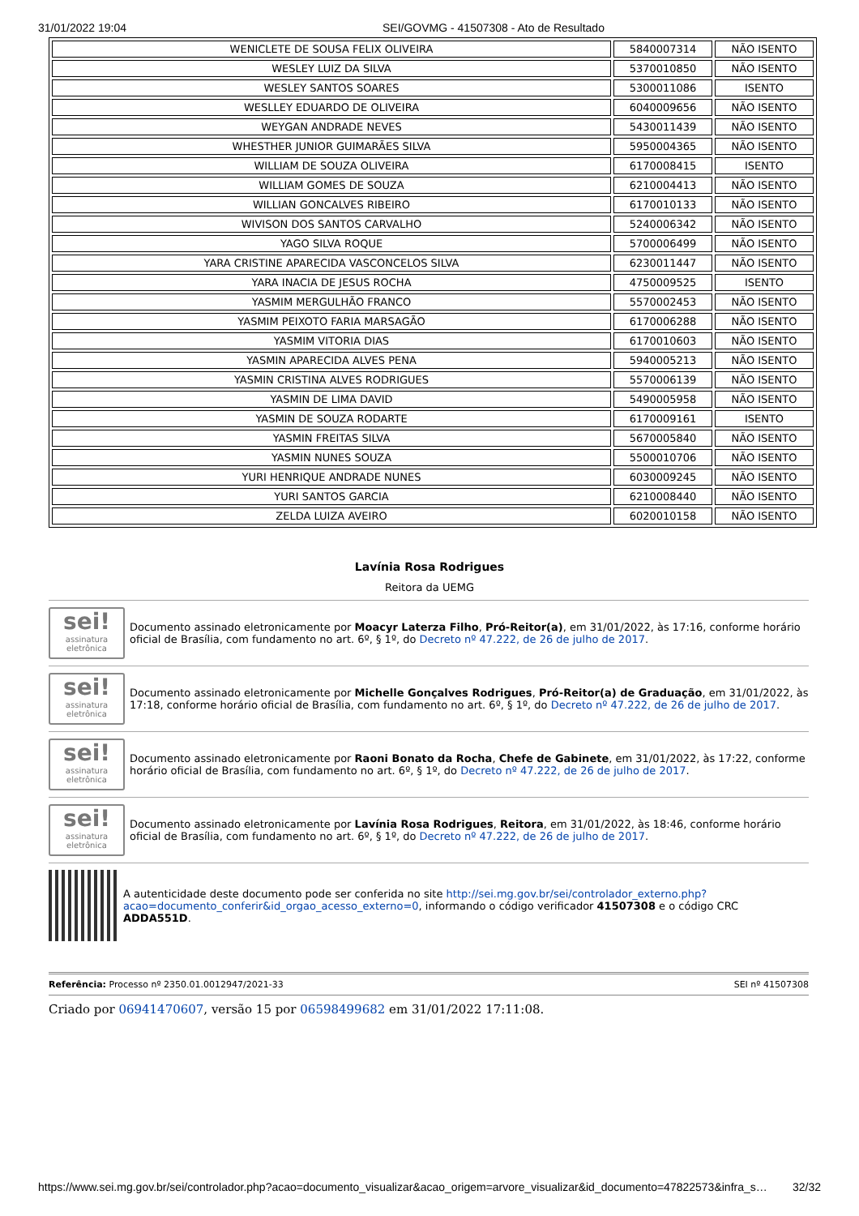31/01/2022 19:04 SEI/GOVMG - 41507308 - Ato de Resultado
| WENICLETE DE SOUSA FELIX OLIVEIRA | 5840007314 | NÃO ISENTO |
| WESLEY LUIZ DA SILVA | 5370010850 | NÃO ISENTO |
| WESLEY SANTOS SOARES | 5300011086 | ISENTO |
| WESLLEY EDUARDO DE OLIVEIRA | 6040009656 | NÃO ISENTO |
| WEYGAN ANDRADE NEVES | 5430011439 | NÃO ISENTO |
| WHESTHER JUNIOR GUIMARÃES SILVA | 5950004365 | NÃO ISENTO |
| WILLIAM DE SOUZA OLIVEIRA | 6170008415 | ISENTO |
| WILLIAM GOMES DE SOUZA | 6210004413 | NÃO ISENTO |
| WILLIAN GONCALVES RIBEIRO | 6170010133 | NÃO ISENTO |
| WIVISON DOS SANTOS CARVALHO | 5240006342 | NÃO ISENTO |
| YAGO SILVA ROQUE | 5700006499 | NÃO ISENTO |
| YARA CRISTINE APARECIDA VASCONCELOS SILVA | 6230011447 | NÃO ISENTO |
| YARA INACIA DE JESUS ROCHA | 4750009525 | ISENTO |
| YASMIM MERGULHÃO FRANCO | 5570002453 | NÃO ISENTO |
| YASMIM PEIXOTO FARIA MARSAGÃO | 6170006288 | NÃO ISENTO |
| YASMIM VITORIA DIAS | 6170010603 | NÃO ISENTO |
| YASMIN APARECIDA ALVES PENA | 5940005213 | NÃO ISENTO |
| YASMIN CRISTINA ALVES RODRIGUES | 5570006139 | NÃO ISENTO |
| YASMIN DE LIMA DAVID | 5490005958 | NÃO ISENTO |
| YASMIN DE SOUZA RODARTE | 6170009161 | ISENTO |
| YASMIN FREITAS SILVA | 5670005840 | NÃO ISENTO |
| YASMIN NUNES SOUZA | 5500010706 | NÃO ISENTO |
| YURI HENRIQUE ANDRADE NUNES | 6030009245 | NÃO ISENTO |
| YURI SANTOS GARCIA | 6210008440 | NÃO ISENTO |
| ZELDA LUIZA AVEIRO | 6020010158 | NÃO ISENTO |
Lavínia Rosa Rodrigues
Reitora da UEMG
sei!
assinatura eletrônica
Documento assinado eletronicamente por Moacyr Laterza Filho, Pró-Reitor(a), em 31/01/2022, às 17:16, conforme horário oficial de Brasília, com fundamento no art. 6º, § 1º, do Decreto nº 47.222, de 26 de julho de 2017.
sei!
assinatura eletrônica
Documento assinado eletronicamente por Michelle Gonçalves Rodrigues, Pró-Reitor(a) de Graduação, em 31/01/2022, às 17:18, conforme horário oficial de Brasília, com fundamento no art. 6º, § 1º, do Decreto nº 47.222, de 26 de julho de 2017.
sei!
assinatura eletrônica
Documento assinado eletronicamente por Raoni Bonato da Rocha, Chefe de Gabinete, em 31/01/2022, às 17:22, conforme horário oficial de Brasília, com fundamento no art. 6º, § 1º, do Decreto nº 47.222, de 26 de julho de 2017.
sei!
assinatura eletrônica
Documento assinado eletronicamente por Lavínia Rosa Rodrigues, Reitora, em 31/01/2022, às 18:46, conforme horário oficial de Brasília, com fundamento no art. 6º, § 1º, do Decreto nº 47.222, de 26 de julho de 2017.
A autenticidade deste documento pode ser conferida no site http://sei.mg.gov.br/sei/controlador_externo.php?acao=documento_conferir&id_orgao_acesso_externo=0, informando o código verificador 41507308 e o código CRC ADDA551D.
Referência: Processo nº 2350.01.0012947/2021-33 SEI nº 41507308
Criado por 06941470607, versão 15 por 06598499682 em 31/01/2022 17:11:08.
https://www.sei.mg.gov.br/sei/controlador.php?acao=documento_visualizar&acao_origem=arvore_visualizar&id_documento=47822573&infra_s… 32/32